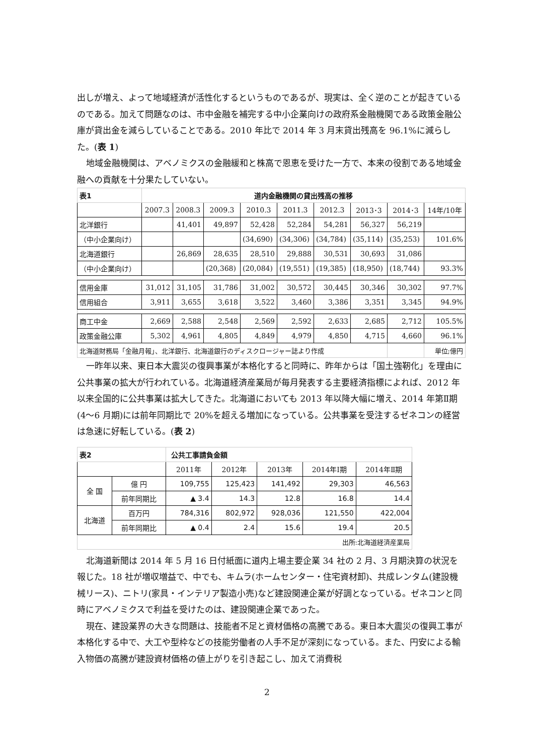出しが増え、よって地域経済が活性化するというものであるが、現実は、全く逆のことが起きているのである。加えて問題なのは、市中金融を補完する中小企業向けの政府系金融機関である政策金融公庫が貸出金を減らしていることである。2010 年比で 2014 年 3 月末貸出残高を 96.1%に減らした。(表 1)
地域金融機関は、アベノミクスの金融緩和と株高で恩恵を受けた一方で、本来の役割である地域金融への貢献を十分果たしていない。
| 表1 | 道内金融機関の貸出残高の推移 | | | | | | | | |
| | 2007.3 | 2008.3 | 2009.3 | 2010.3 | 2011.3 | 2012.3 | 2013･3 | 2014･3 | 14年/10年 |
| 北洋銀行 | | 41,401 | 49,897 | 52,428 | 52,284 | 54,281 | 56,327 | 56,219 | |
| （中小企業向け） | | | | (34,690) | (34,306) | (34,784) | (35,114) | (35,253) | 101.6% |
| 北海道銀行 | | 26,869 | 28,635 | 28,510 | 29,888 | 30,531 | 30,693 | 31,086 | |
| （中小企業向け） | | | (20,368) | (20,084) | (19,551) | (19,385) | (18,950) | (18,744) | 93.3% |
| 信用金庫 | 31,012 | 31,105 | 31,786 | 31,002 | 30,572 | 30,445 | 30,346 | 30,302 | 97.7% |
| 信用組合 | 3,911 | 3,655 | 3,618 | 3,522 | 3,460 | 3,386 | 3,351 | 3,345 | 94.9% |
| 商工中金 | 2,669 | 2,588 | 2,548 | 2,569 | 2,592 | 2,633 | 2,685 | 2,712 | 105.5% |
| 政策金融公庫 | 5,302 | 4,961 | 4,805 | 4,849 | 4,979 | 4,850 | 4,715 | 4,660 | 96.1% |
| 北海道財務局「金融月報」、北洋銀行、北海道銀行のディスクロージャー誌より作成 | | | | | | | | | 単位;億円 |
一昨年以来、東日本大震災の復興事業が本格化すると同時に、昨年からは「国土強靭化」を理由に公共事業の拡大が行われている。北海道経済産業局が毎月発表する主要経済指標によれば、2012 年以来全国的に公共事業は拡大してきた。北海道においても 2013 年以降大幅に増え、2014 年第Ⅱ期(4～6 月期)には前年同期比で 20%を超える増加になっている。公共事業を受注するゼネコンの経営は急速に好転している。(表 2)
| 表2 | | 公共工事請負金額 | | | | |
| | | 2011年 | 2012年 | 2013年 | 2014年Ⅰ期 | 2014年Ⅱ期 |
| 全 国 | 億 円 | 109,755 | 125,423 | 141,492 | 29,303 | 46,563 |
| | 前年同期比 | ▲ 3.4 | 14.3 | 12.8 | 16.8 | 14.4 |
| 北海道 | 百万円 | 784,316 | 802,972 | 928,036 | 121,550 | 422,004 |
| | 前年同期比 | ▲ 0.4 | 2.4 | 15.6 | 19.4 | 20.5 |
| 出所:北海道経済産業局 | | | | | | |
北海道新聞は 2014 年 5 月 16 日付紙面に道内上場主要企業 34 社の 2 月、3 月期決算の状況を報じた。18 社が増収増益で、中でも、キムラ(ホームセンター・住宅資材卸)、共成レンタム(建設機械リース)、ニトリ(家具・インテリア製造小売)など建設関連企業が好調となっている。ゼネコンと同時にアベノミクスで利益を受けたのは、建設関連企業であった。
現在、建設業界の大きな問題は、技能者不足と資材価格の高騰である。東日本大震災の復興工事が本格化する中で、大工や型枠などの技能労働者の人手不足が深刻になっている。また、円安による輸入物価の高騰が建設資材価格の値上がりを引き起こし、加えて消費税
2